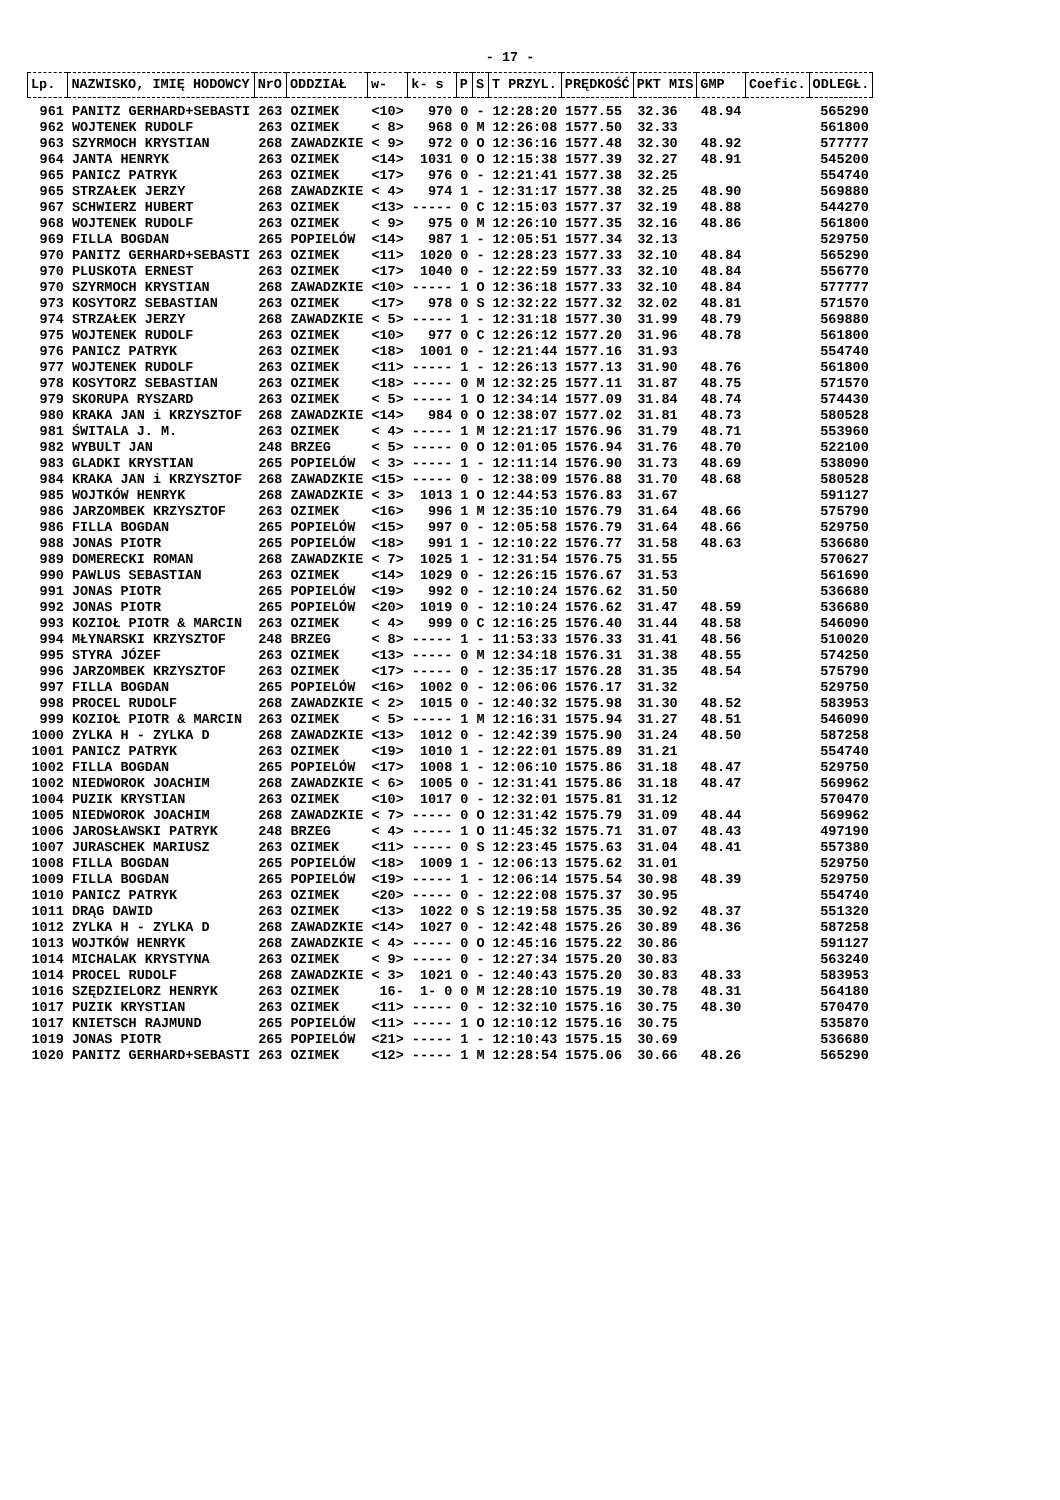- 17 -
| Lp. | NAZWISKO, IMIĘ HODOWCY | NrO | ODDZIAŁ | w- | k- s | P | S | T PRZYL. | PRĘDKOŚĆ | PKT MIS | GMP | Coefic. | ODLEGŁ. |
| --- | --- | --- | --- | --- | --- | --- | --- | --- | --- | --- | --- | --- | --- |
| 961 | PANITZ GERHARD+SEBASTI | 263 | OZIMEK | <10> | 970 | 0 | - | 12:28:20 | 1577.55 | 32.36 | 48.94 | | 565290 |
| 962 | WOJTENEK RUDOLF | 263 | OZIMEK | < 8> | 968 | 0 | M | 12:26:08 | 1577.50 | 32.33 | | | 561800 |
| 963 | SZYRMOCH KRYSTIAN | 268 | ZAWADZKIE | < 9> | 972 | 0 | O | 12:36:16 | 1577.48 | 32.30 | 48.92 | | 577777 |
| 964 | JANTA HENRYK | 263 | OZIMEK | <14> | 1031 | 0 | O | 12:15:38 | 1577.39 | 32.27 | 48.91 | | 545200 |
| 965 | PANICZ PATRYK | 263 | OZIMEK | <17> | 976 | 0 | - | 12:21:41 | 1577.38 | 32.25 | | | 554740 |
| 965 | STRZAŁEK JERZY | 268 | ZAWADZKIE | < 4> | 974 | 1 | - | 12:31:17 | 1577.38 | 32.25 | 48.90 | | 569880 |
| 967 | SCHWIERZ HUBERT | 263 | OZIMEK | <13> | ----- | 0 | C | 12:15:03 | 1577.37 | 32.19 | 48.88 | | 544270 |
| 968 | WOJTENEK RUDOLF | 263 | OZIMEK | < 9> | 975 | 0 | M | 12:26:10 | 1577.35 | 32.16 | 48.86 | | 561800 |
| 969 | FILLA BOGDAN | 265 | POPIELÓW | <14> | 987 | 1 | - | 12:05:51 | 1577.34 | 32.13 | | | 529750 |
| 970 | PANITZ GERHARD+SEBASTI | 263 | OZIMEK | <11> | 1020 | 0 | - | 12:28:23 | 1577.33 | 32.10 | 48.84 | | 565290 |
| 970 | PLUSKOTA ERNEST | 263 | OZIMEK | <17> | 1040 | 0 | - | 12:22:59 | 1577.33 | 32.10 | 48.84 | | 556770 |
| 970 | SZYRMOCH KRYSTIAN | 268 | ZAWADZKIE | <10> | ----- | 1 | O | 12:36:18 | 1577.33 | 32.10 | 48.84 | | 577777 |
| 973 | KOSYTORZ SEBASTIAN | 263 | OZIMEK | <17> | 978 | 0 | S | 12:32:22 | 1577.32 | 32.02 | 48.81 | | 571570 |
| 974 | STRZAŁEK JERZY | 268 | ZAWADZKIE | < 5> | ----- | 1 | - | 12:31:18 | 1577.30 | 31.99 | 48.79 | | 569880 |
| 975 | WOJTENEK RUDOLF | 263 | OZIMEK | <10> | 977 | 0 | C | 12:26:12 | 1577.20 | 31.96 | 48.78 | | 561800 |
| 976 | PANICZ PATRYK | 263 | OZIMEK | <18> | 1001 | 0 | - | 12:21:44 | 1577.16 | 31.93 | | | 554740 |
| 977 | WOJTENEK RUDOLF | 263 | OZIMEK | <11> | ----- | 1 | - | 12:26:13 | 1577.13 | 31.90 | 48.76 | | 561800 |
| 978 | KOSYTORZ SEBASTIAN | 263 | OZIMEK | <18> | ----- | 0 | M | 12:32:25 | 1577.11 | 31.87 | 48.75 | | 571570 |
| 979 | SKORUPA RYSZARD | 263 | OZIMEK | < 5> | ----- | 1 | O | 12:34:14 | 1577.09 | 31.84 | 48.74 | | 574430 |
| 980 | KRAKA JAN i KRZYSZTOF | 268 | ZAWADZKIE | <14> | 984 | 0 | O | 12:38:07 | 1577.02 | 31.81 | 48.73 | | 580528 |
| 981 | ŚWITALA J. M. | 263 | OZIMEK | < 4> | ----- | 1 | M | 12:21:17 | 1576.96 | 31.79 | 48.71 | | 553960 |
| 982 | WYBULT JAN | 248 | BRZEG | < 5> | ----- | 0 | O | 12:01:05 | 1576.94 | 31.76 | 48.70 | | 522100 |
| 983 | GLADKI KRYSTIAN | 265 | POPIELÓW | < 3> | ----- | 1 | - | 12:11:14 | 1576.90 | 31.73 | 48.69 | | 538090 |
| 984 | KRAKA JAN i KRZYSZTOF | 268 | ZAWADZKIE | <15> | ----- | 0 | - | 12:38:09 | 1576.88 | 31.70 | 48.68 | | 580528 |
| 985 | WOJTKÓW HENRYK | 268 | ZAWADZKIE | < 3> | 1013 | 1 | O | 12:44:53 | 1576.83 | 31.67 | | | 591127 |
| 986 | JARZOMBEK KRZYSZTOF | 263 | OZIMEK | <16> | 996 | 1 | M | 12:35:10 | 1576.79 | 31.64 | 48.66 | | 575790 |
| 986 | FILLA BOGDAN | 265 | POPIELÓW | <15> | 997 | 0 | - | 12:05:58 | 1576.79 | 31.64 | 48.66 | | 529750 |
| 988 | JONAS PIOTR | 265 | POPIELÓW | <18> | 991 | 1 | - | 12:10:22 | 1576.77 | 31.58 | 48.63 | | 536680 |
| 989 | DOMERECKI ROMAN | 268 | ZAWADZKIE | < 7> | 1025 | 1 | - | 12:31:54 | 1576.75 | 31.55 | | | 570627 |
| 990 | PAWLUS SEBASTIAN | 263 | OZIMEK | <14> | 1029 | 0 | - | 12:26:15 | 1576.67 | 31.53 | | | 561690 |
| 991 | JONAS PIOTR | 265 | POPIELÓW | <19> | 992 | 0 | - | 12:10:24 | 1576.62 | 31.50 | | | 536680 |
| 992 | JONAS PIOTR | 265 | POPIELÓW | <20> | 1019 | 0 | - | 12:10:24 | 1576.62 | 31.47 | 48.59 | | 536680 |
| 993 | KOZIOŁ PIOTR & MARCIN | 263 | OZIMEK | < 4> | 999 | 0 | C | 12:16:25 | 1576.40 | 31.44 | 48.58 | | 546090 |
| 994 | MŁYNARSKI KRZYSZTOF | 248 | BRZEG | < 8> | ----- | 1 | - | 11:53:33 | 1576.33 | 31.41 | 48.56 | | 510020 |
| 995 | STYRA JÓZEF | 263 | OZIMEK | <13> | ----- | 0 | M | 12:34:18 | 1576.31 | 31.38 | 48.55 | | 574250 |
| 996 | JARZOMBEK KRZYSZTOF | 263 | OZIMEK | <17> | ----- | 0 | - | 12:35:17 | 1576.28 | 31.35 | 48.54 | | 575790 |
| 997 | FILLA BOGDAN | 265 | POPIELÓW | <16> | 1002 | 0 | - | 12:06:06 | 1576.17 | 31.32 | | | 529750 |
| 998 | PROCEL RUDOLF | 268 | ZAWADZKIE | < 2> | 1015 | 0 | - | 12:40:32 | 1575.98 | 31.30 | 48.52 | | 583953 |
| 999 | KOZIOŁ PIOTR & MARCIN | 263 | OZIMEK | < 5> | ----- | 1 | M | 12:16:31 | 1575.94 | 31.27 | 48.51 | | 546090 |
| 1000 | ZYLKA H - ZYLKA D | 268 | ZAWADZKIE | <13> | 1012 | 0 | - | 12:42:39 | 1575.90 | 31.24 | 48.50 | | 587258 |
| 1001 | PANICZ PATRYK | 263 | OZIMEK | <19> | 1010 | 1 | - | 12:22:01 | 1575.89 | 31.21 | | | 554740 |
| 1002 | FILLA BOGDAN | 265 | POPIELÓW | <17> | 1008 | 1 | - | 12:06:10 | 1575.86 | 31.18 | 48.47 | | 529750 |
| 1002 | NIEDWOROK JOACHIM | 268 | ZAWADZKIE | < 6> | 1005 | 0 | - | 12:31:41 | 1575.86 | 31.18 | 48.47 | | 569962 |
| 1004 | PUZIK KRYSTIAN | 263 | OZIMEK | <10> | 1017 | 0 | - | 12:32:01 | 1575.81 | 31.12 | | | 570470 |
| 1005 | NIEDWOROK JOACHIM | 268 | ZAWADZKIE | < 7> | ----- | 0 | O | 12:31:42 | 1575.79 | 31.09 | 48.44 | | 569962 |
| 1006 | JAROSŁAWSKI PATRYK | 248 | BRZEG | < 4> | ----- | 1 | O | 11:45:32 | 1575.71 | 31.07 | 48.43 | | 497190 |
| 1007 | JURASCHEK MARIUSZ | 263 | OZIMEK | <11> | ----- | 0 | S | 12:23:45 | 1575.63 | 31.04 | 48.41 | | 557380 |
| 1008 | FILLA BOGDAN | 265 | POPIELÓW | <18> | 1009 | 1 | - | 12:06:13 | 1575.62 | 31.01 | | | 529750 |
| 1009 | FILLA BOGDAN | 265 | POPIELÓW | <19> | ----- | 1 | - | 12:06:14 | 1575.54 | 30.98 | 48.39 | | 529750 |
| 1010 | PANICZ PATRYK | 263 | OZIMEK | <20> | ----- | 0 | - | 12:22:08 | 1575.37 | 30.95 | | | 554740 |
| 1011 | DRĄG DAWID | 263 | OZIMEK | <13> | 1022 | 0 | S | 12:19:58 | 1575.35 | 30.92 | 48.37 | | 551320 |
| 1012 | ZYLKA H - ZYLKA D | 268 | ZAWADZKIE | <14> | 1027 | 0 | - | 12:42:48 | 1575.26 | 30.89 | 48.36 | | 587258 |
| 1013 | WOJTKÓW HENRYK | 268 | ZAWADZKIE | < 4> | ----- | 0 | O | 12:45:16 | 1575.22 | 30.86 | | | 591127 |
| 1014 | MICHALAK KRYSTYNA | 263 | OZIMEK | < 9> | ----- | 0 | - | 12:27:34 | 1575.20 | 30.83 | | | 563240 |
| 1014 | PROCEL RUDOLF | 268 | ZAWADZKIE | < 3> | 1021 | 0 | - | 12:40:43 | 1575.20 | 30.83 | 48.33 | | 583953 |
| 1016 | SZĘDZIELORZ HENRYK | 263 | OZIMEK | 16- | 1- 0 | 0 | M | 12:28:10 | 1575.19 | 30.78 | 48.31 | | 564180 |
| 1017 | PUZIK KRYSTIAN | 263 | OZIMEK | <11> | ----- | 0 | - | 12:32:10 | 1575.16 | 30.75 | 48.30 | | 570470 |
| 1017 | KNIETSCH RAJMUND | 265 | POPIELÓW | <11> | ----- | 1 | O | 12:10:12 | 1575.16 | 30.75 | | | 535870 |
| 1019 | JONAS PIOTR | 265 | POPIELÓW | <21> | ----- | 1 | - | 12:10:43 | 1575.15 | 30.69 | | | 536680 |
| 1020 | PANITZ GERHARD+SEBASTI | 263 | OZIMEK | <12> | ----- | 1 | M | 12:28:54 | 1575.06 | 30.66 | 48.26 | | 565290 |